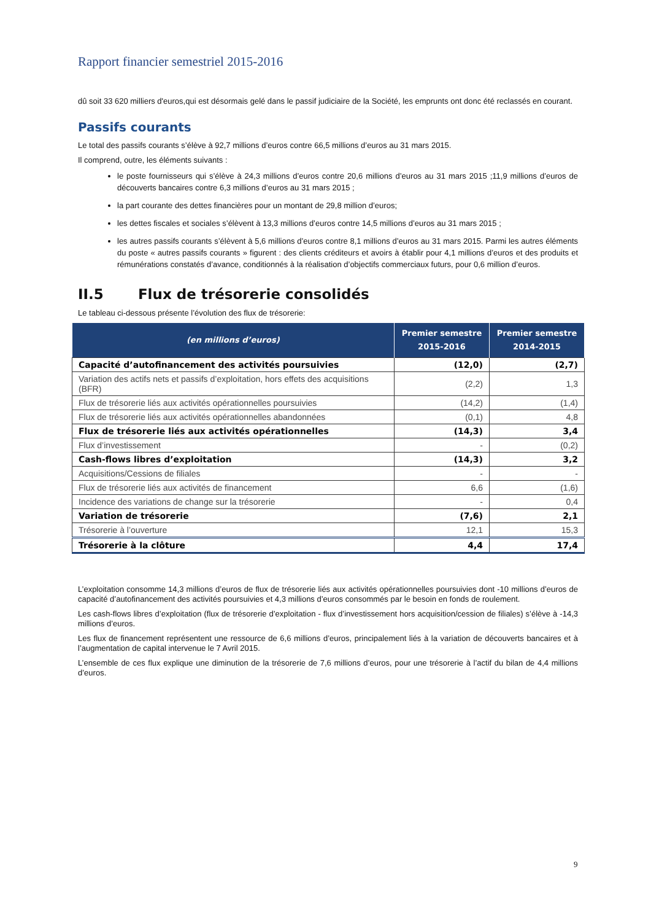Rapport financier semestriel 2015-2016
dû soit 33 620 milliers d'euros,qui est désormais gelé dans le passif judiciaire de la Société, les emprunts ont donc été reclassés en courant.
Passifs courants
Le total des passifs courants s’élève à 92,7 millions d’euros contre 66,5 millions d’euros au 31 mars 2015.
Il comprend, outre, les éléments suivants :
le poste fournisseurs qui s’élève à 24,3 millions d’euros contre 20,6 millions d’euros au 31 mars 2015 ;11,9 millions d’euros de découverts bancaires contre 6,3 millions d’euros au 31 mars 2015 ;
la part courante des dettes financières pour un montant de 29,8 million d’euros;
les dettes fiscales et sociales s’élèvent à 13,3 millions d’euros contre 14,5 millions d’euros au 31 mars 2015 ;
les autres passifs courants s’élèvent à 5,6 millions d’euros contre 8,1 millions d’euros au 31 mars 2015. Parmi les autres éléments du poste « autres passifs courants » figurent : des clients créditeurs et avoirs à établir pour 4,1 millions d’euros et des produits et rémunérations constatés d’avance, conditionnés à la réalisation d’objectifs commerciaux futurs, pour 0,6 million d’euros.
II.5 Flux de trésorerie consolidés
Le tableau ci-dessous présente l’évolution des flux de trésorerie:
| (en millions d’euros) | Premier semestre 2015-2016 | Premier semestre 2014-2015 |
| --- | --- | --- |
| Capacité d’autofinancement des activités poursuivies | (12,0) | (2,7) |
| Variation des actifs nets et passifs d’exploitation, hors effets des acquisitions (BFR) | (2,2) | 1,3 |
| Flux de trésorerie liés aux activités opérationnelles poursuivies | (14,2) | (1,4) |
| Flux de trésorerie liés aux activités opérationnelles abandonnées | (0,1) | 4,8 |
| Flux de trésorerie liés aux activités opérationnelles | (14,3) | 3,4 |
| Flux d’investissement | - | (0,2) |
| Cash-flows libres d’exploitation | (14,3) | 3,2 |
| Acquisitions/Cessions de filiales | - | - |
| Flux de trésorerie liés aux activités de financement | 6,6 | (1,6) |
| Incidence des variations de change sur la trésorerie | - | 0,4 |
| Variation de trésorerie | (7,6) | 2,1 |
| Trésorerie à l’ouverture | 12,1 | 15,3 |
| Trésorerie à la clôture | 4,4 | 17,4 |
L’exploitation consomme 14,3 millions d’euros de flux de trésorerie liés aux activités opérationnelles poursuivies dont -10 millions d’euros de capacité d’autofinancement des activités poursuivies et 4,3 millions d’euros consommés par le besoin en fonds de roulement.
Les cash-flows libres d’exploitation (flux de trésorerie d’exploitation - flux d’investissement hors acquisition/cession de filiales) s’élève à -14,3 millions d’euros.
Les flux de financement représentent une ressource de 6,6 millions d’euros, principalement liés à la variation de découverts bancaires et à l’augmentation de capital intervenue le 7 Avril 2015.
L’ensemble de ces flux explique une diminution de la trésorerie de 7,6 millions d’euros, pour une trésorerie à l’actif du bilan de 4,4 millions d’euros.
9